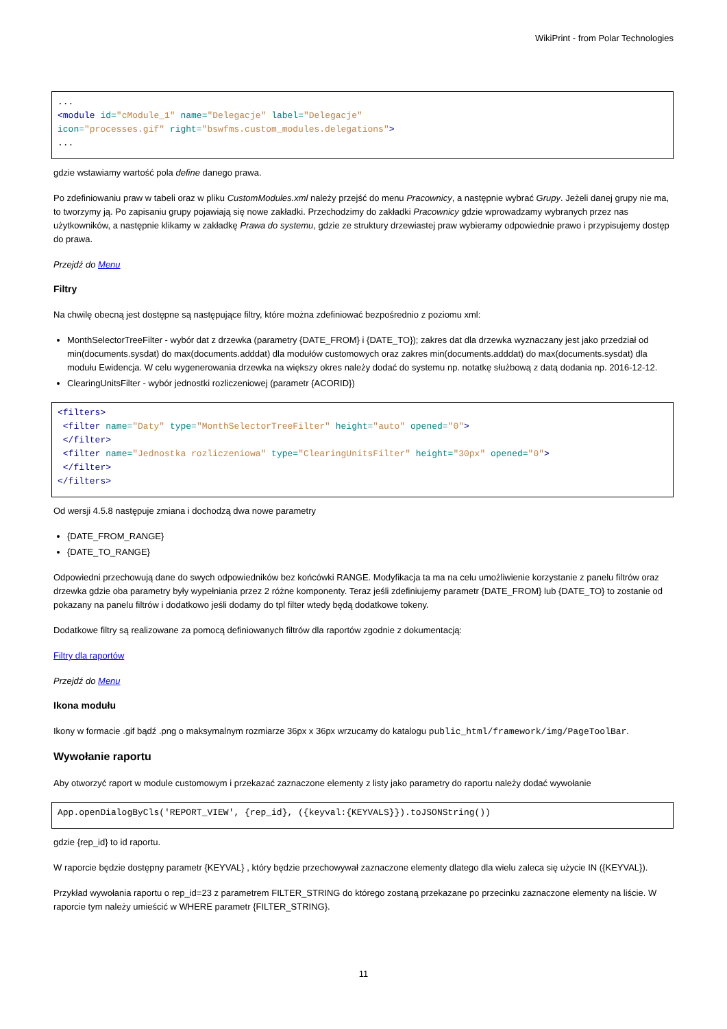WikiPrint - from Polar Technologies
...
<module id="cModule_1" name="Delegacje" label="Delegacje"
icon="processes.gif" right="bswfms.custom_modules.delegations">
...
gdzie wstawiamy wartość pola define danego prawa.
Po zdefiniowaniu praw w tabeli oraz w pliku CustomModules.xml należy przejść do menu Pracownicy, a następnie wybrać Grupy. Jeżeli danej grupy nie ma, to tworzymy ją. Po zapisaniu grupy pojawiają się nowe zakładki. Przechodzimy do zakładki Pracownicy gdzie wprowadzamy wybranych przez nas użytkowników, a następnie klikamy w zakładkę Prawa do systemu, gdzie ze struktury drzewiastej praw wybieramy odpowiednie prawo i przypisujemy dostęp do prawa.
Przejdź do Menu
Filtry
Na chwilę obecną jest dostępne są następujące filtry, które można zdefiniować bezpośrednio z poziomu xml:
MonthSelectorTreeFilter - wybór dat z drzewka (parametry {DATE_FROM} i {DATE_TO}); zakres dat dla drzewka wyznaczany jest jako przedział od min(documents.sysdat) do max(documents.adddat) dla modułów customowych oraz zakres min(documents.adddat) do max(documents.sysdat) dla modułu Ewidencja. W celu wygenerowania drzewka na większy okres należy dodać do systemu np. notatkę służbową z datą dodania np. 2016-12-12.
ClearingUnitsFilter - wybór jednostki rozliczeniowej (parametr {ACORID})
<filters>
 <filter name="Daty" type="MonthSelectorTreeFilter" height="auto" opened="0">
 </filter>
 <filter name="Jednostka rozliczeniowa" type="ClearingUnitsFilter" height="30px" opened="0">
 </filter>
</filters>
Od wersji 4.5.8 następuje zmiana i dochodzą dwa nowe parametry
{DATE_FROM_RANGE}
{DATE_TO_RANGE}
Odpowiedni przechowują dane do swych odpowiedników bez końcówki RANGE. Modyfikacja ta ma na celu umożliwienie korzystanie z panelu filtrów oraz drzewka gdzie oba parametry były wypełniania przez 2 różne komponenty. Teraz jeśli zdefiniujemy parametr {DATE_FROM} lub {DATE_TO} to zostanie od pokazany na panelu filtrów i dodatkowo jeśli dodamy do tpl filter wtedy będą dodatkowe tokeny.
Dodatkowe filtry są realizowane za pomocą definiowanych filtrów dla raportów zgodnie z dokumentacją:
Filtry dla raportów
Przejdź do Menu
Ikona modułu
Ikony w formacie .gif bądź .png o maksymalnym rozmiarze 36px x 36px wrzucamy do katalogu public_html/framework/img/PageToolBar.
Wywołanie raportu
Aby otworzyć raport w module customowym i przekazać zaznaczone elementy z listy jako parametry do raportu należy dodać wywołanie
App.openDialogByCls('REPORT_VIEW', {rep_id}, ({keyval:{KEYVALS}}).toJSONString())
gdzie {rep_id} to id raportu.
W raporcie będzie dostępny parametr {KEYVAL} , który będzie przechowywał zaznaczone elementy dlatego dla wielu zaleca się użycie IN ({KEYVAL}).
Przykład wywołania raportu o rep_id=23 z parametrem FILTER_STRING do którego zostaną przekazane po przecinku zaznaczone elementy na liście. W raporcie tym należy umieścić w WHERE parametr {FILTER_STRING}.
11